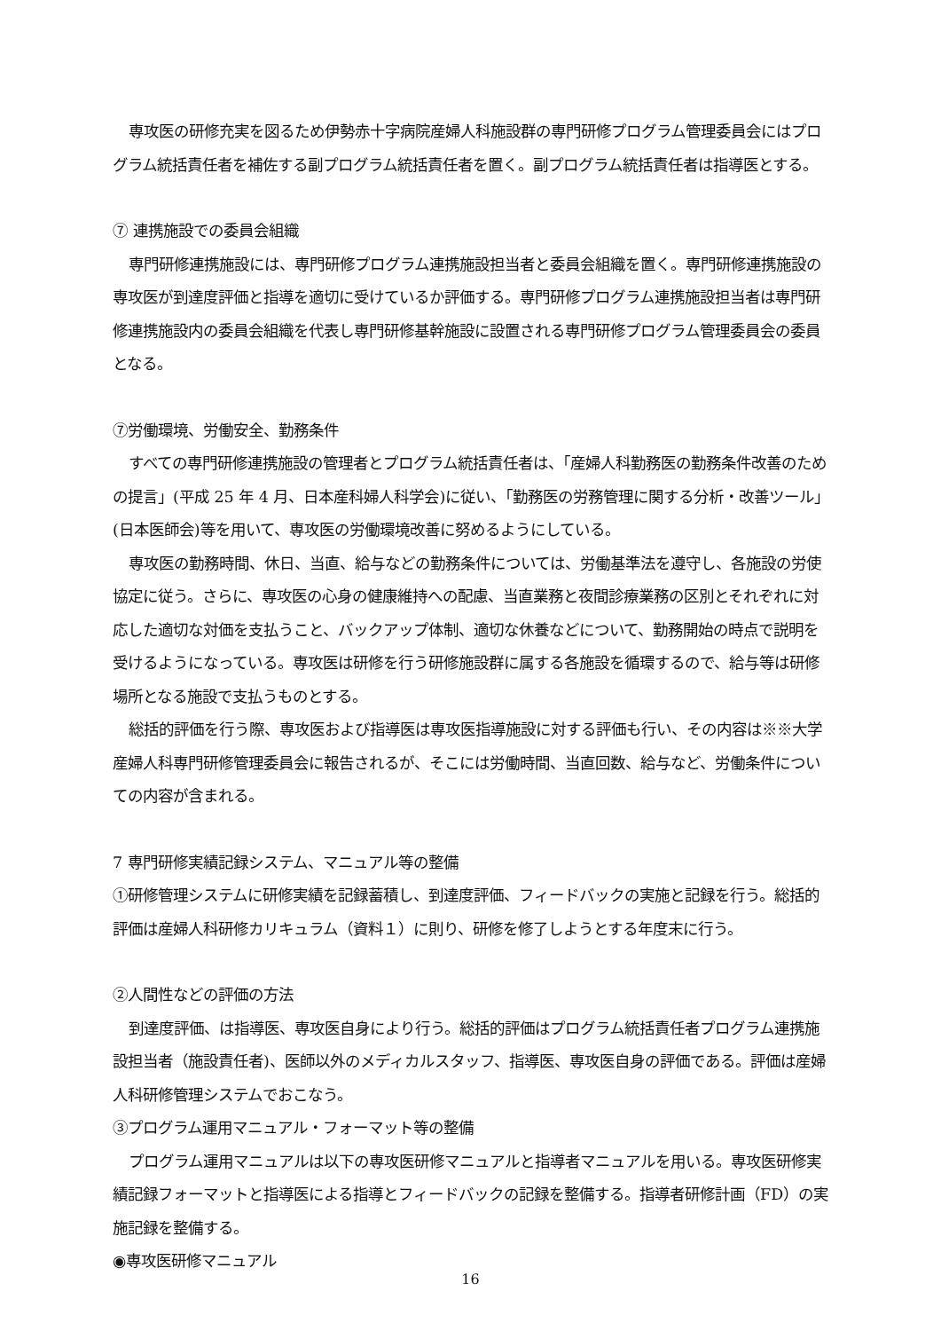専攻医の研修充実を図るため伊勢赤十字病院産婦人科施設群の専門研修プログラム管理委員会にはプログラム統括責任者を補佐する副プログラム統括責任者を置く。副プログラム統括責任者は指導医とする。
⑦ 連携施設での委員会組織
専門研修連携施設には、専門研修プログラム連携施設担当者と委員会組織を置く。専門研修連携施設の専攻医が到達度評価と指導を適切に受けているか評価する。専門研修プログラム連携施設担当者は専門研修連携施設内の委員会組織を代表し専門研修基幹施設に設置される専門研修プログラム管理委員会の委員となる。
⑦労働環境、労働安全、勤務条件
すべての専門研修連携施設の管理者とプログラム統括責任者は、「産婦人科勤務医の勤務条件改善のための提言」(平成 25 年 4 月、日本産科婦人科学会)に従い、「勤務医の労務管理に関する分析・改善ツール」(日本医師会)等を用いて、専攻医の労働環境改善に努めるようにしている。
専攻医の勤務時間、休日、当直、給与などの勤務条件については、労働基準法を遵守し、各施設の労使協定に従う。さらに、専攻医の心身の健康維持への配慮、当直業務と夜間診療業務の区別とそれぞれに対応した適切な対価を支払うこと、バックアップ体制、適切な休養などについて、勤務開始の時点で説明を受けるようになっている。専攻医は研修を行う研修施設群に属する各施設を循環するので、給与等は研修場所となる施設で支払うものとする。
総括的評価を行う際、専攻医および指導医は専攻医指導施設に対する評価も行い、その内容は※※大学産婦人科専門研修管理委員会に報告されるが、そこには労働時間、当直回数、給与など、労働条件についての内容が含まれる。
7 専門研修実績記録システム、マニュアル等の整備
①研修管理システムに研修実績を記録蓄積し、到達度評価、フィードバックの実施と記録を行う。総括的評価は産婦人科研修カリキュラム（資料１）に則り、研修を修了しようとする年度末に行う。
②人間性などの評価の方法
到達度評価、は指導医、専攻医自身により行う。総括的評価はプログラム統括責任者プログラム連携施設担当者（施設責任者)、医師以外のメディカルスタッフ、指導医、専攻医自身の評価である。評価は産婦人科研修管理システムでおこなう。
③プログラム運用マニュアル・フォーマット等の整備
プログラム運用マニュアルは以下の専攻医研修マニュアルと指導者マニュアルを用いる。専攻医研修実績記録フォーマットと指導医による指導とフィードバックの記録を整備する。指導者研修計画（FD）の実施記録を整備する。
◉専攻医研修マニュアル
16